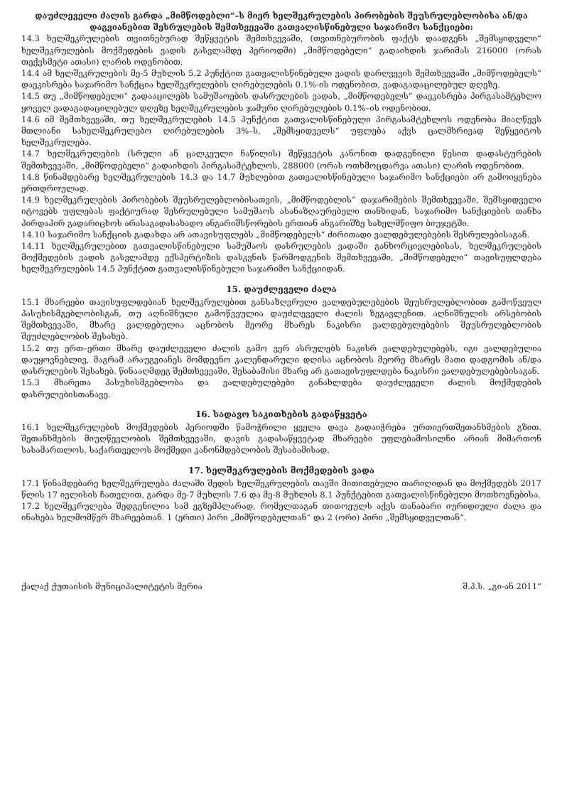დაუძლეველი ძალის გარდა „მიმწოდებლი“–ს მიერ ხელშეკრულების პირობების შეუსრულებლობისა ან/და დაგვიანებით შესრულების შემთხვევაში გათვალისწინებული საჯარიმო სანქციები:
14.3 ხელშეკრულების თვითნებურად შეწყვეტის შემთხვევაში, (თვითნებურობის ფაქტს დაადგენს „შემსყიდველი“ ხელშეკრულების მოქმედების ვადის გასვლამდე პერიოდში) „მიმწოდებელი“ გადაიხდის ჯარიმას 216000 (ორას თექვსმეტი ათასი) ლარის ოდენობით.
14.4 ამ ხელშეკრულების მე-5 მუხლის 5.2 პუნქტით გათვალისწინებული ვადის დარღვევის შემთხვევაში „მიმწოდებელს“ დაეკისრება საჯარიმო სანქცია ხელშეკრულების ღირებულების 0.1%-ის ოდენობით, ვადაგადაცილებულ დღეზე.
14.5 თუ „მიმწოდებელი“ გადააცილებს სამუშაოების დასრულების ვადას, „მიმწოდებელს“ დაეკისრება პირგასამტეხლო ყოველ ვადაგადაცილებულ დღეზე ხელშეკრულების ჯამური ღირებულების 0.1%–ის ოდენობით.
14.6 იმ შემთხვევაში, თუ ხელშეკრულების 14.5 პუნქტით გათვალისწინებული პირგასამტეხლოს ოდენობა მიაღწევს მთლიანი სახელშეკრულებო ღირებულების 3%–ს, „შემსყიდველს“ უფლება აქვს ცალმხრივად შეწყვიტოს ხელშეკრულება.
14.7 ხელშეკრულების (სრული ან ცალკეული ნაწილის) შეწყვეტის კანონით დადგენილი წესით დადასტურების შემთხვევაში, „მიმწოდებელი“ გადაიხდის პირგასამტეხლოს, 288000 (ორას ოთხმოცდარვა ათასი) ლარის ოდენობით.
14.8 წინამდებარე ხელშეკრულების 14.3 და 14.7 მუხლებით გათვალისწინებული საჯარიმო სანქციები არ გამოიყენება ერთდროულად.
14.9 ხელშეკრულების პირობების შეუსრულებლობისათვის, „მიმწოდებლის“ დაჯარიმების შემთხვევაში, შემსყიდველი იტოვებს უფლებას ფაქტიურად შესრულებული სამუშაოს ასანაზღაურებელი თანხიდან, საჯარიმო სანქციების თანხა პირდაპირ გადარიცხოს არასაგადასახადო ანგარიშსწორების ერთიან ანგარიშზე სახელმწიფო ბიუჯეტში.
14.10 საჯარიმო სანქციის გადახდა არ ათავისუფლებს „მიმწოდებელს“ ძირითადი ვალდებულებების შესრულებისაგან.
14.11 ხელშეკრულებით გათვალისწინებული სამუშაოს დასრულების ვადაში განხორციელებისას, ხელშეკრულების მოქმედების ვადის გასვლამდე ექსპერტიზის დასკვნის წარმოდგენის შემთხვევაში, „მიმწოდებელი“ თავისუფლდება ხელშეკრულების 14.5 პუნქტით გათვალისწინებული საჯარიმო სანქციიდან.
15. დაუძლეველი ძალა
15.1 მხარეები თავისუფლდებიან ხელშეკრულებით განსაზღვრული ვალდებულებების შეუსრულებლობით გამოწვეულ პასუხისმგებლობისგან, თუ აღნიშნული გამოწვეულია დაუძლეველი ძალის ზეგავლენით. აღნიშნულის არსებობის შემთხვევაში, მხარე ვალდებულია აცნობოს მეორე მხარეს ნაკისრი ვალდებულებების შეუსრულებლობის შეუძლებლობის შესახებ.
15.2 თუ ერთ–ერთი მხარე დაუძლეველი ძალის გამო ვერ ასრულებს ნაკისრ ვალდებულებებს, იგი ვალდებულია დაუყოვნებლივ, მაგრამ არაუგვიანეს მომდევნო კალენდარული დღისა აცნობოს მეორე მხარეს მათი დადგომის ან/და დასრულების შესახებ. წინააღმდეგ შემთხვევაში, შესაბამისი მხარე არ გათავისუფლდება ნაკისრი ვალდებულებებისაგან.
15.3 მხარეთა პასუხისმგებლობა და ვალდებულებები განახლდება დაუძლეველი ძალის მოქმედების დასრულებისთანავე.
16. სადავო საკითხების გადაწყვეტა
16.1 ხელშეკრულების მოქმედების პერიოდში წამოჭრილი ყველა დავა გადაიჭრება ურთიერთშეთანხმების გზით. შეთანხმების მიუღწევლობის შემთხვევაში, დავის გადასაწყვეტად მხარეები უფლებამოსილნი არიან მიმართონ სასამართლოს, საქართველოს მოქმედი კანონმდებლობის შესაბამისად.
17. ხელშეკრულების მოქმედების ვადა
17.1 წინამდებარე ხელშეკრულება ძალაში შედის ხელშეკრულების თავში მითითებული თარიღიდან და მოქმედებს 2017 წლის 17 ივლისის ჩათვლით, გარდა მე-7 მუხლის 7.6 და მე-8 მუხლის 8.1 პუნქტებით გათვალისწინებული მოთხოვნებისა.
17.2 ხელშეკრულება შედგენილია სამ ეგზემპლარად, რომელთაგან თითოეულს აქვს თანაბარი იურიდიული ძალა და ინახება ხელმომწერ მხარეებთან. 1 (ერთი) პირი „მიმწოდებელთან“ და 2 (ორი) პირი „შემსყიდველთან“.
ქალაქ ქუთაისის მუნიციპალიტეტის მერია შ.პ.ს. „გი-ან 2011“